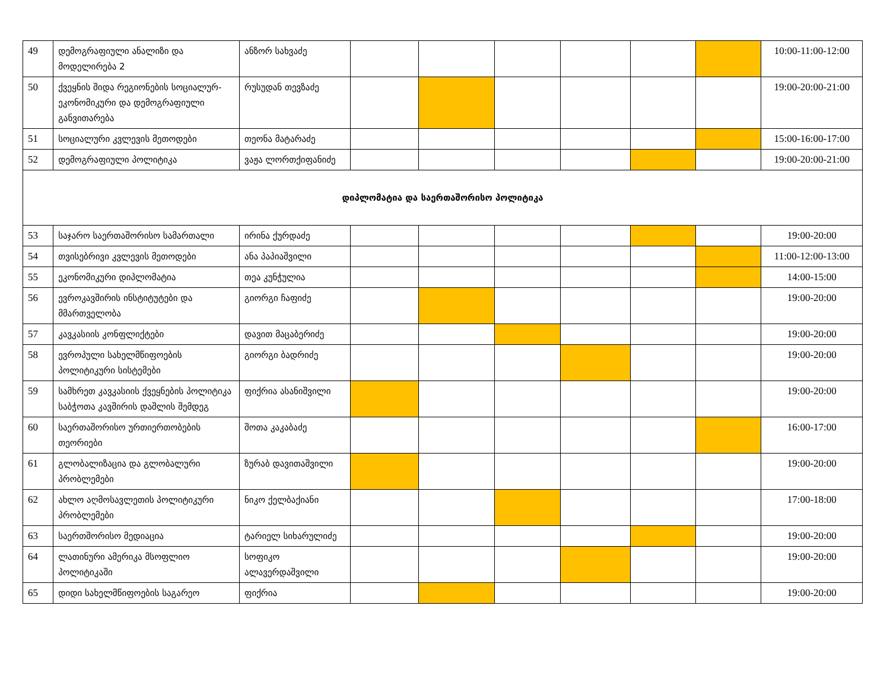| 49 | დემოგრაფიული ანალიზი და მოდელირება 2 | ანზორ სახვაძე | | | | | | | 10:00-11:00-12:00 |
| 50 | ქვეყნის შიდა რეგიონების სოციალურ-ეკონომიკური და დემოგრაფიული განვითარება | რუსუდან თევზაძე | | | | | | | 19:00-20:00-21:00 |
| 51 | სოციალური კვლევის მეთოდები | თეონა მატარაძე | | | | | | | 15:00-16:00-17:00 |
| 52 | დემოგრაფიული პოლიტიკა | ვაჟა ლორთქიფანიძე | | | | | | | 19:00-20:00-21:00 |
| დიპლომატია და საერთაშორისო პოლიტიკა | | | | | | | | | |
| 53 | საჯარო საერთაშორისო სამართალი | ირინა ქურდაძე | | | | | | | 19:00-20:00 |
| 54 | თვისებრივი კვლევის მეთოდები | ანა პაპიაშვილი | | | | | | | 11:00-12:00-13:00 |
| 55 | ეკონომიკური დიპლომატია | თეა კუნჭულია | | | | | | | 14:00-15:00 |
| 56 | ევროკავშირის ინსტიტუტები და მმართველობა | გიორგი ჩაფიძე | | | | | | | 19:00-20:00 |
| 57 | კავკასიის კონფლიქტები | დავით მაცაბერიძე | | | | | | | 19:00-20:00 |
| 58 | ევროპული სახელმწიფოების პოლიტიკური სისტემები | გიორგი ბადრიძე | | | | | | | 19:00-20:00 |
| 59 | სამხრეთ კავკასიის ქვეყნების პოლიტიკა საბჭოთა კავშირის დაშლის შემდეგ | ფიქრია ასანიშვილი | | | | | | | 19:00-20:00 |
| 60 | საერთაშორისო ურთიერთობების თეორიები | შოთა კაკაბაძე | | | | | | | 16:00-17:00 |
| 61 | გლობალიზაცია და გლობალური პრობლემები | ზურაბ დავითაშვილი | | | | | | | 19:00-20:00 |
| 62 | ახლო აღმოსავლეთის პოლიტიკური პრობლემები | ნიკო ქელბაქიანი | | | | | | | 17:00-18:00 |
| 63 | საერთშორისო მედიაცია | ტარიელ სიხარულიძე | | | | | | | 19:00-20:00 |
| 64 | ლათინური ამერიკა მსოფლიო პოლიტიკაში | სოფიკო ალავერდაშვილი | | | | | | | 19:00-20:00 |
| 65 | დიდი სახელმწიფოების საგარეო | ფიქრია | | | | | | | 19:00-20:00 |